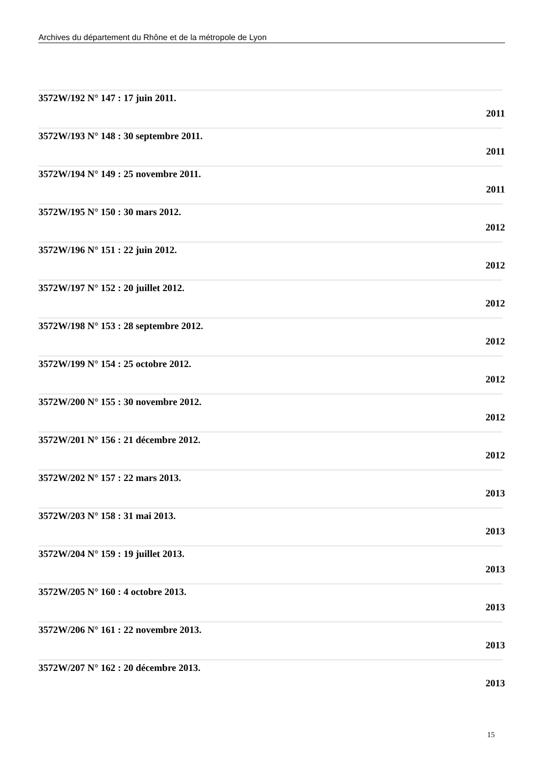Archives du département du Rhône et de la métropole de Lyon
3572W/192 N° 147 : 17 juin 2011.
2011
3572W/193 N° 148 : 30 septembre 2011.
2011
3572W/194 N° 149 : 25 novembre 2011.
2011
3572W/195 N° 150 : 30 mars 2012.
2012
3572W/196 N° 151 : 22 juin 2012.
2012
3572W/197 N° 152 : 20 juillet 2012.
2012
3572W/198 N° 153 : 28 septembre 2012.
2012
3572W/199 N° 154 : 25 octobre 2012.
2012
3572W/200 N° 155 : 30 novembre 2012.
2012
3572W/201 N° 156 : 21 décembre 2012.
2012
3572W/202 N° 157 : 22 mars 2013.
2013
3572W/203 N° 158 : 31 mai 2013.
2013
3572W/204 N° 159 : 19 juillet 2013.
2013
3572W/205 N° 160 : 4 octobre 2013.
2013
3572W/206 N° 161 : 22 novembre 2013.
2013
3572W/207 N° 162 : 20 décembre 2013.
2013
15